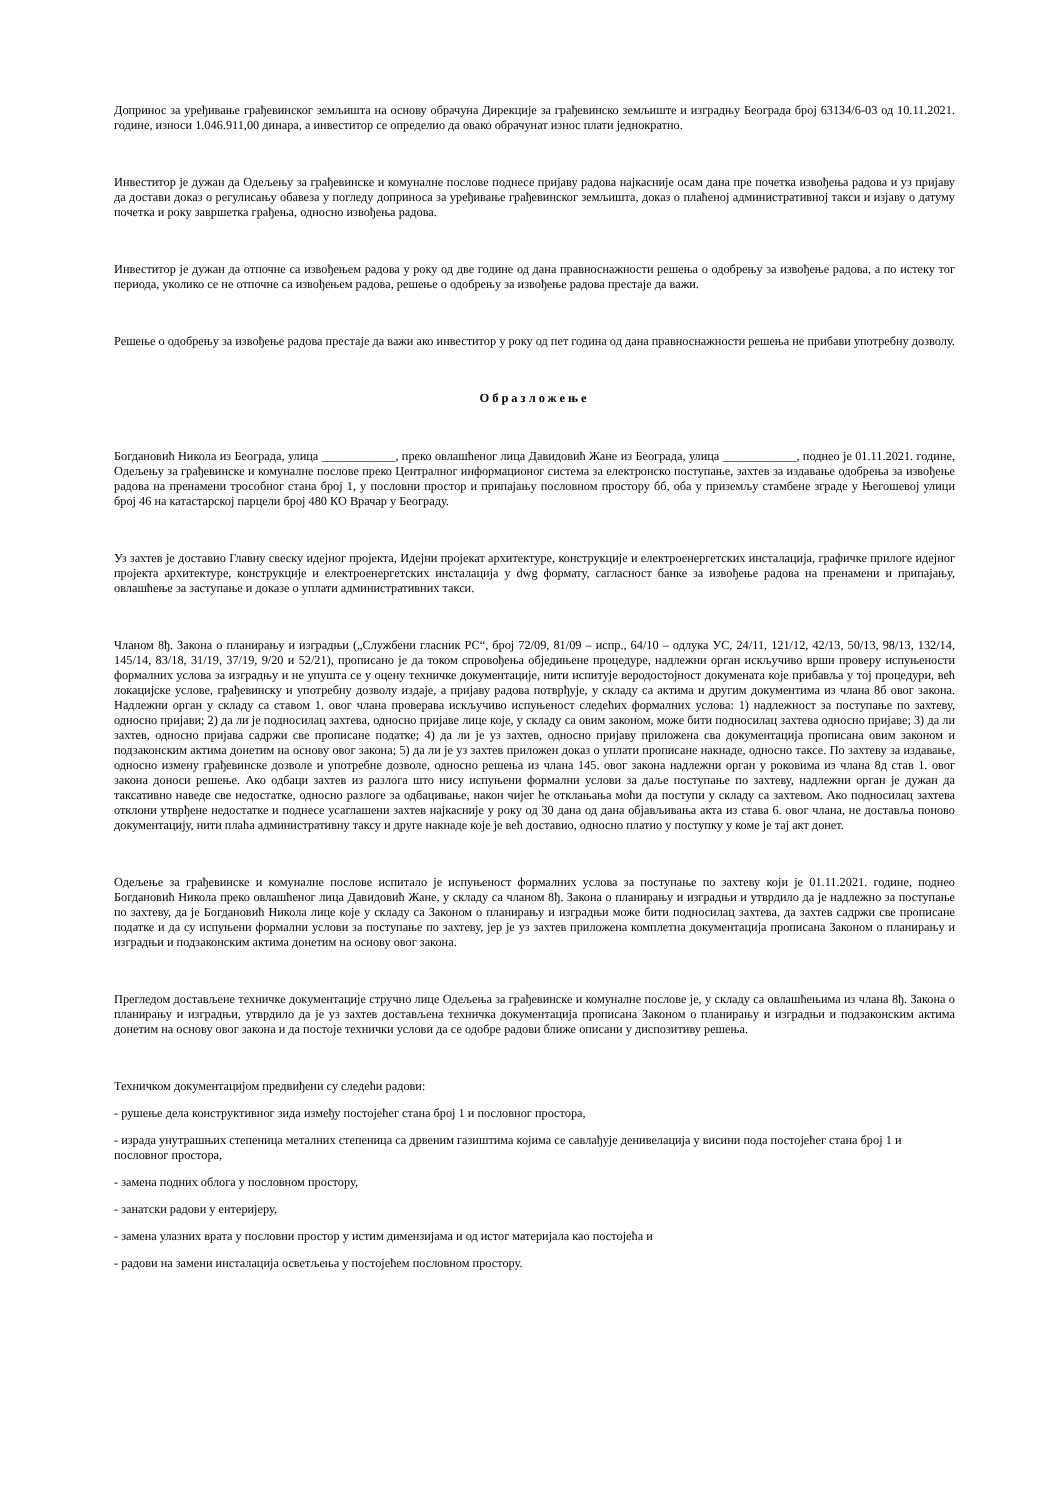Допринос за уређивање грађевинског земљишта на основу обрачуна Дирекције за грађевинско земљиште и изградњу Београда број 63134/6-03 од 10.11.2021. године, износи 1.046.911,00 динара, а инвеститор се определио да овако обрачунат износ плати једнократно.
Инвеститор је дужан да Одељењу за грађевинске и комуналне послове поднесе пријаву радова најкасније осам дана пре почетка извођења радова и уз пријаву да достави доказ о регулисању обавеза у погледу доприноса за уређивање грађевинског земљишта, доказ о плаћеној административној такси и изјаву о датуму почетка и року завршетка грађења, односно извођења радова.
Инвеститор је дужан да отпочне са извођењем радова у року од две године од дана правноснажности решења о одобрењу за извођење радова, а по истеку тог периода, уколико се не отпочне са извођењем радова, решење о одобрењу за извођење радова престаје да важи.
Решење о одобрењу за извођење радова престаје да важи ако инвеститор у року од пет година од дана правноснажности решења не прибави употребну дозволу.
Образложење
Богдановић Никола из Београда, улица ____________, преко овлашћеног лица Давидовић Жане из Београда, улица ____________, поднео је 01.11.2021. године, Одељењу за грађевинске и комуналне послове преко Централног информационог система за електронско поступање, захтев за издавање одобрења за извођење радова на пренамени трособног стана број 1, у пословни простор и припајању пословном простору бб, оба у приземљу стамбене зграде у Његошевој улици број 46 на катастарској парцели број 480 КО Врачар у Београду.
Уз захтев је доставио Главну свеску идејног пројекта, Идејни пројекат архитектуре, конструкције и електроенергетских инсталација, графичке прилоге идејног пројекта архитектуре, конструкције и електроенергетских инсталација у dwg формату, сагласност банке за извођење радова на пренамени и припајању, овлашћење за заступање и доказе о уплати административних такси.
Чланом 8ђ. Закона о планирању и изградњи („Службени гласник РС“, број 72/09, 81/09 – испр., 64/10 – одлука УС, 24/11, 121/12, 42/13, 50/13, 98/13, 132/14, 145/14, 83/18, 31/19, 37/19, 9/20 и 52/21), прописано је да током спровођења обједињене процедуре, надлежни орган искључиво врши проверу испуњености формалних услова за изградњу и не упушта се у оцену техничке документације, нити испитује веродостојност докумената које прибавља у тој процедури, већ локацијске услове, грађевинску и употребну дозволу издаје, а пријаву радова потврђује, у складу са актима и другим документима из члана 8б овог закона. Надлежни орган у складу са ставом 1. овог члана проверава искључиво испуњеност следећих формалних услова: 1) надлежност за поступање по захтеву, односно пријави; 2) да ли је подносилац захтева, односно пријаве лице које, у складу са овим законом, може бити подносилац захтева односно пријаве; 3) да ли захтев, односно пријава садржи све прописане податке; 4) да ли је уз захтев, односно пријаву приложена сва документација прописана овим законом и подзаконским актима донетим на основу овог закона; 5) да ли је уз захтев приложен доказ о уплати прописане накнаде, односно таксе. По захтеву за издавање, односно измену грађевинске дозволе и употребне дозволе, односно решења из члана 145. овог закона надлежни орган у роковима из члана 8д став 1. овог закона доноси решење. Ако одбаци захтев из разлога што нису испуњени формални услови за даље поступање по захтеву, надлежни орган је дужан да таксативно наведе све недостатке, односно разлоге за одбацивање, након чијег ће отклањања моћи да поступи у складу са захтевом. Ако подносилац захтева отклони утврђене недостатке и поднесе усаглашени захтев најкасније у року од 30 дана од дана објављивања акта из става 6. овог члана, не доставља поново документацију, нити плаћа административну таксу и друге накнаде које је већ доставио, односно платио у поступку у коме је тај акт донет.
Одељење за грађевинске и комуналне послове испитало је испуњеност формалних услова за поступање по захтеву који је 01.11.2021. године, поднео Богдановић Никола преко овлашћеног лица Давидовић Жане, у складу са чланом 8ђ. Закона о планирању и изградњи и утврдило да је надлежно за поступање по захтеву, да је Богдановић Никола лице које у складу са Законом о планирању и изградњи може бити подносилац захтева, да захтев садржи све прописане податке и да су испуњени формални услови за поступање по захтеву, јер је уз захтев приложена комплетна документација прописана Законом о планирању и изградњи и подзаконским актима донетим на основу овог закона.
Прегледом достављене техничке документације стручно лице Одељења за грађевинске и комуналне послове је, у складу са овлашћењима из члана 8ђ. Закона о планирању и изградњи, утврдило да је уз захтев достављена техничка документација прописана Законом о планирању и изградњи и подзаконским актима донетим на основу овог закона и да постоје технички услови да се одобре радови ближе описани у диспозитиву решења.
Техничком документацијом предвиђени су следећи радови:
- рушење дела конструктивног зида између постојећег стана број 1 и пословног простора,
- израда унутрашњих степеница металних степеница са дрвеним газиштима којима се савлађује денивелација у висини пода постојећег стана број 1 и пословног простора,
- замена подних облога у пословном простору,
- занатски радови у ентеријеру,
- замена улазних врата у пословни простор у истим димензијама и од истог материјала као постојећа и
- радови на замени инсталација осветљења у постојећем пословном простору.